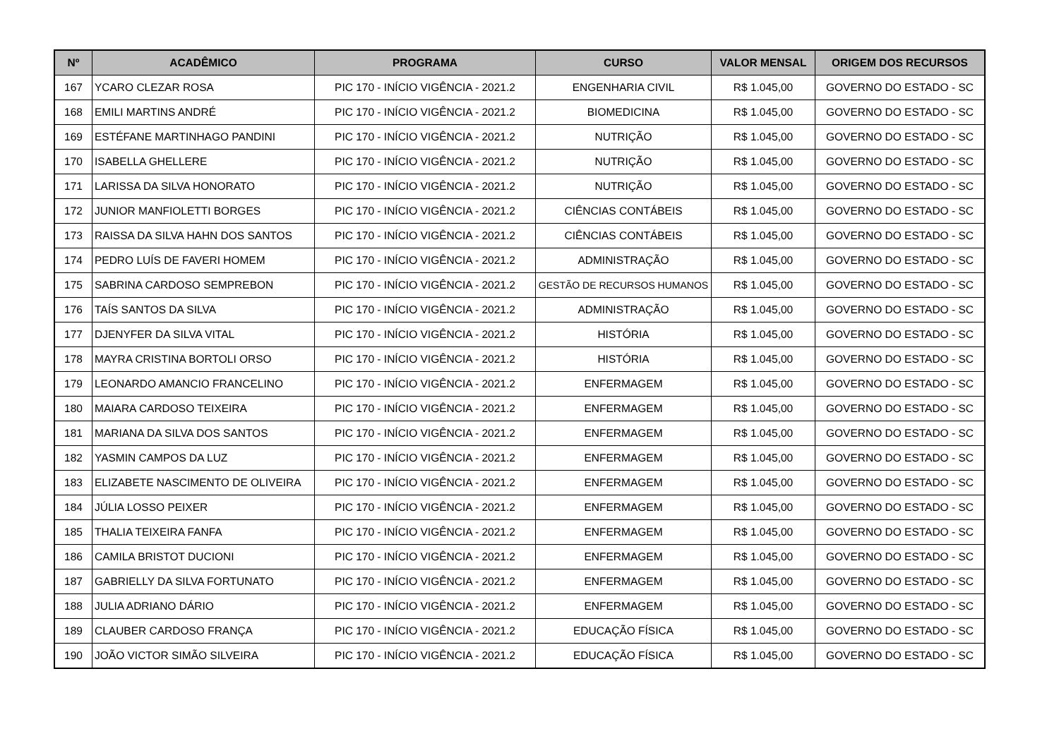| Nº | ACADÊMICO | PROGRAMA | CURSO | VALOR MENSAL | ORIGEM DOS RECURSOS |
| --- | --- | --- | --- | --- | --- |
| 167 | YCARO CLEZAR ROSA | PIC 170 - INÍCIO VIGÊNCIA - 2021.2 | ENGENHARIA CIVIL | R$ 1.045,00 | GOVERNO DO ESTADO - SC |
| 168 | EMILI MARTINS ANDRÉ | PIC 170 - INÍCIO VIGÊNCIA - 2021.2 | BIOMEDICINA | R$ 1.045,00 | GOVERNO DO ESTADO - SC |
| 169 | ESTÉFANE MARTINHAGO PANDINI | PIC 170 - INÍCIO VIGÊNCIA - 2021.2 | NUTRIÇÃO | R$ 1.045,00 | GOVERNO DO ESTADO - SC |
| 170 | ISABELLA GHELLERE | PIC 170 - INÍCIO VIGÊNCIA - 2021.2 | NUTRIÇÃO | R$ 1.045,00 | GOVERNO DO ESTADO - SC |
| 171 | LARISSA DA SILVA HONORATO | PIC 170 - INÍCIO VIGÊNCIA - 2021.2 | NUTRIÇÃO | R$ 1.045,00 | GOVERNO DO ESTADO - SC |
| 172 | JUNIOR MANFIOLETTI BORGES | PIC 170 - INÍCIO VIGÊNCIA - 2021.2 | CIÊNCIAS CONTÁBEIS | R$ 1.045,00 | GOVERNO DO ESTADO - SC |
| 173 | RAISSA DA SILVA HAHN DOS SANTOS | PIC 170 - INÍCIO VIGÊNCIA - 2021.2 | CIÊNCIAS CONTÁBEIS | R$ 1.045,00 | GOVERNO DO ESTADO - SC |
| 174 | PEDRO LUÍS DE FAVERI HOMEM | PIC 170 - INÍCIO VIGÊNCIA - 2021.2 | ADMINISTRAÇÃO | R$ 1.045,00 | GOVERNO DO ESTADO - SC |
| 175 | SABRINA CARDOSO SEMPREBON | PIC 170 - INÍCIO VIGÊNCIA - 2021.2 | GESTÃO DE RECURSOS HUMANOS | R$ 1.045,00 | GOVERNO DO ESTADO - SC |
| 176 | TAÍS SANTOS DA SILVA | PIC 170 - INÍCIO VIGÊNCIA - 2021.2 | ADMINISTRAÇÃO | R$ 1.045,00 | GOVERNO DO ESTADO - SC |
| 177 | DJENYFER DA SILVA VITAL | PIC 170 - INÍCIO VIGÊNCIA - 2021.2 | HISTÓRIA | R$ 1.045,00 | GOVERNO DO ESTADO - SC |
| 178 | MAYRA CRISTINA BORTOLI ORSO | PIC 170 - INÍCIO VIGÊNCIA - 2021.2 | HISTÓRIA | R$ 1.045,00 | GOVERNO DO ESTADO - SC |
| 179 | LEONARDO AMANCIO FRANCELINO | PIC 170 - INÍCIO VIGÊNCIA - 2021.2 | ENFERMAGEM | R$ 1.045,00 | GOVERNO DO ESTADO - SC |
| 180 | MAIARA CARDOSO TEIXEIRA | PIC 170 - INÍCIO VIGÊNCIA - 2021.2 | ENFERMAGEM | R$ 1.045,00 | GOVERNO DO ESTADO - SC |
| 181 | MARIANA DA SILVA DOS SANTOS | PIC 170 - INÍCIO VIGÊNCIA - 2021.2 | ENFERMAGEM | R$ 1.045,00 | GOVERNO DO ESTADO - SC |
| 182 | YASMIN CAMPOS DA LUZ | PIC 170 - INÍCIO VIGÊNCIA - 2021.2 | ENFERMAGEM | R$ 1.045,00 | GOVERNO DO ESTADO - SC |
| 183 | ELIZABETE NASCIMENTO DE OLIVEIRA | PIC 170 - INÍCIO VIGÊNCIA - 2021.2 | ENFERMAGEM | R$ 1.045,00 | GOVERNO DO ESTADO - SC |
| 184 | JÚLIA LOSSO PEIXER | PIC 170 - INÍCIO VIGÊNCIA - 2021.2 | ENFERMAGEM | R$ 1.045,00 | GOVERNO DO ESTADO - SC |
| 185 | THALIA TEIXEIRA FANFA | PIC 170 - INÍCIO VIGÊNCIA - 2021.2 | ENFERMAGEM | R$ 1.045,00 | GOVERNO DO ESTADO - SC |
| 186 | CAMILA BRISTOT DUCIONI | PIC 170 - INÍCIO VIGÊNCIA - 2021.2 | ENFERMAGEM | R$ 1.045,00 | GOVERNO DO ESTADO - SC |
| 187 | GABRIELLY DA SILVA FORTUNATO | PIC 170 - INÍCIO VIGÊNCIA - 2021.2 | ENFERMAGEM | R$ 1.045,00 | GOVERNO DO ESTADO - SC |
| 188 | JULIA ADRIANO DÁRIO | PIC 170 - INÍCIO VIGÊNCIA - 2021.2 | ENFERMAGEM | R$ 1.045,00 | GOVERNO DO ESTADO - SC |
| 189 | CLAUBER CARDOSO FRANÇA | PIC 170 - INÍCIO VIGÊNCIA - 2021.2 | EDUCAÇÃO FÍSICA | R$ 1.045,00 | GOVERNO DO ESTADO - SC |
| 190 | JOÃO VICTOR SIMÃO SILVEIRA | PIC 170 - INÍCIO VIGÊNCIA - 2021.2 | EDUCAÇÃO FÍSICA | R$ 1.045,00 | GOVERNO DO ESTADO - SC |